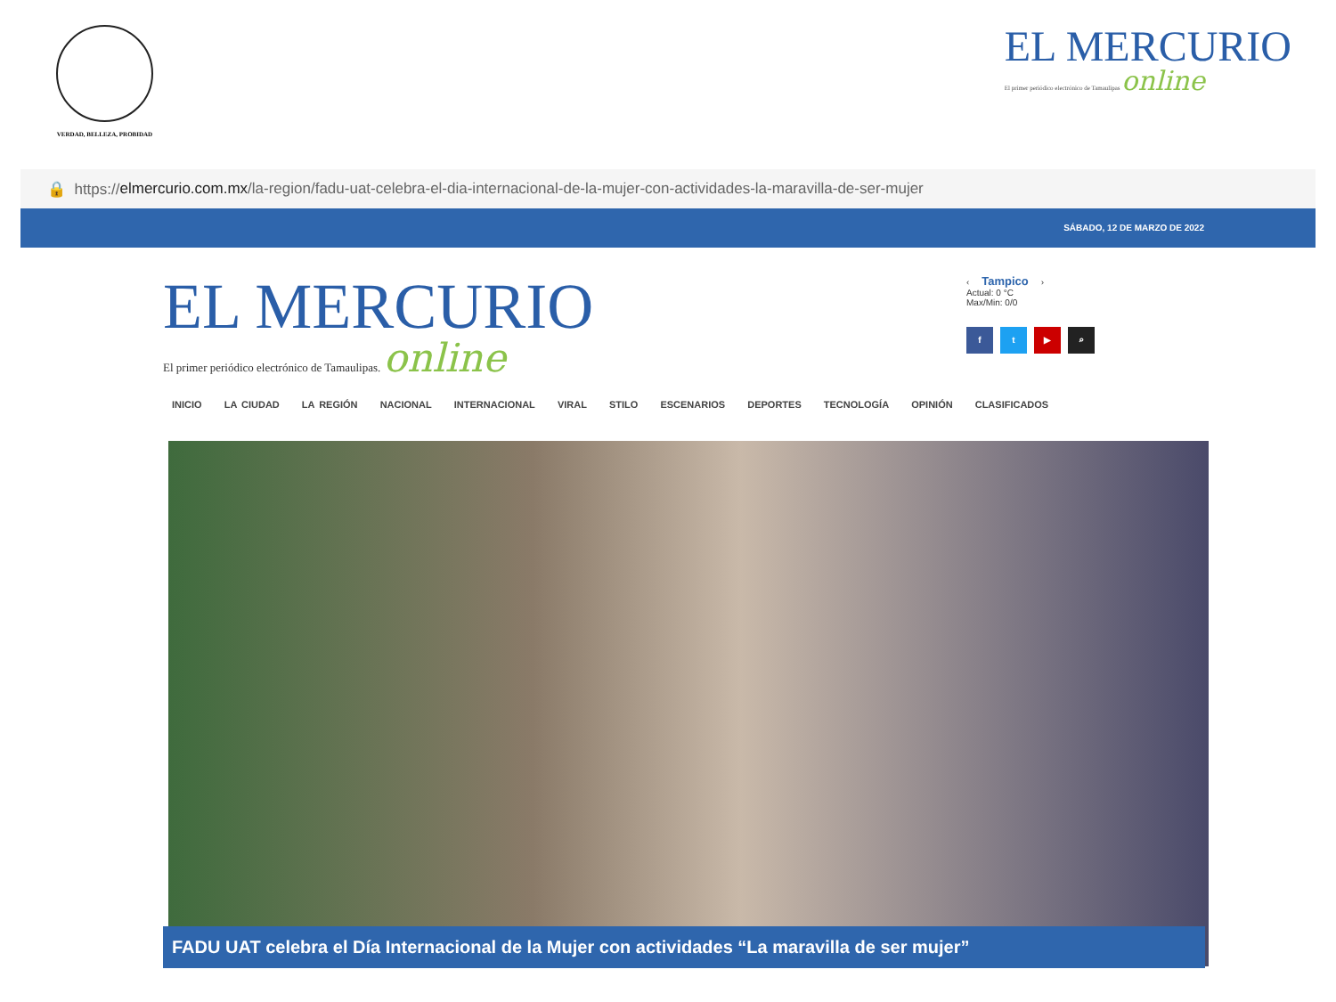VERDAD, BELLEZA, PROBIDAD
EL MERCURIO
El primer periódico electrónico de Tamaulipas online
🔒 https:// elmercurio.com.mx /la-region/fadu-uat-celebra-el-dia-internacional-de-la-mujer-con-actividades-la-maravilla-de-ser-mujer
SÁBADO, 12 DE MARZO DE 2022
EL MERCURIO
El primer periódico electrónico de Tamaulipas. online
‹ Tampico ›
Actual: 0 °C
Max/Min: 0/0
ft ▶ ⌕
INICIO LA CIUDAD LA REGIÓN NACIONAL INTERNACIONAL VIRAL STILO ESCENARIOS DEPORTES TECNOLOGÍA OPINIÓN CLASIFICADOS
FADU UAT celebra el Día Internacional de la Mujer con actividades “La maravilla de ser mujer”